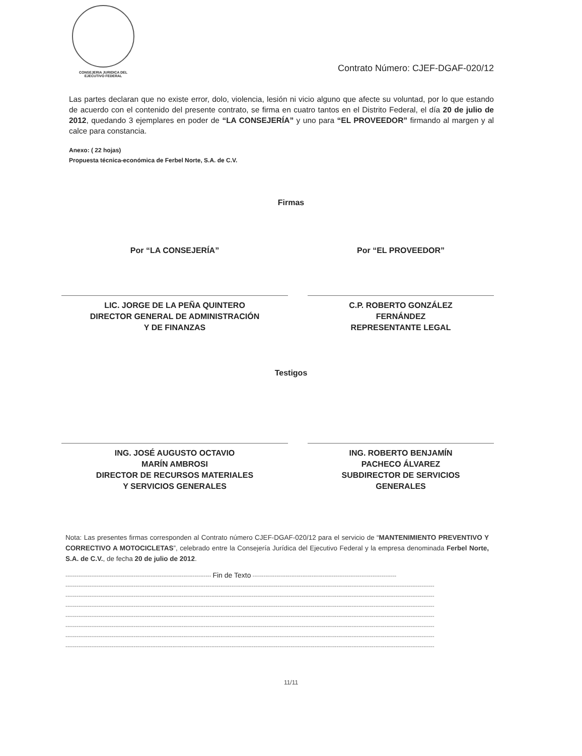CONSEJERIA JURIDICA DEL
EJECUTIVO FEDERAL
Contrato Número: CJEF-DGAF-020/12
Las partes declaran que no existe error, dolo, violencia, lesión ni vicio alguno que afecte su voluntad, por lo que estando de acuerdo con el contenido del presente contrato, se firma en cuatro tantos en el Distrito Federal, el día 20 de julio de 2012, quedando 3 ejemplares en poder de “LA CONSEJERÍA” y uno para “EL PROVEEDOR” firmando al margen y al calce para constancia.
Anexo: ( 22 hojas)
Propuesta técnica-económica de Ferbel Norte, S.A. de C.V.
Firmas
Por “LA CONSEJERÍA”
LIC. JORGE DE LA PEÑA QUINTERO
DIRECTOR GENERAL DE ADMINISTRACIÓN
Y DE FINANZAS
Por “EL PROVEEDOR”
C.P. ROBERTO GONZÁLEZ
FERNÁNDEZ
REPRESENTANTE LEGAL
Testigos
ING. JOSÉ AUGUSTO OCTAVIO
MARÍN AMBROSI
DIRECTOR DE RECURSOS MATERIALES
Y SERVICIOS GENERALES
ING. ROBERTO BENJAMÍN
PACHECO ÁLVAREZ
SUBDIRECTOR DE SERVICIOS
GENERALES
Nota: Las presentes firmas corresponden al Contrato número CJEF-DGAF-020/12 para el servicio de “MANTENIMIENTO PREVENTIVO Y CORRECTIVO A MOTOCICLETAS”, celebrado entre la Consejería Jurídica del Ejecutivo Federal y la empresa denominada Ferbel Norte, S.A. de C.V., de fecha 20 de julio de 2012.
------------------------------------------------------------------------------- Fin de Texto ------------------------------------------------------------------------------
--------------------------------------------------------------------------------------------------------------------------------------------------------------------------------------------------------
--------------------------------------------------------------------------------------------------------------------------------------------------------------------------------------------------------
--------------------------------------------------------------------------------------------------------------------------------------------------------------------------------------------------------
--------------------------------------------------------------------------------------------------------------------------------------------------------------------------------------------------------
--------------------------------------------------------------------------------------------------------------------------------------------------------------------------------------------------------
--------------------------------------------------------------------------------------------------------------------------------------------------------------------------------------------------------
--------------------------------------------------------------------------------------------------------------------------------------------------------------------------------------------------------
11/11